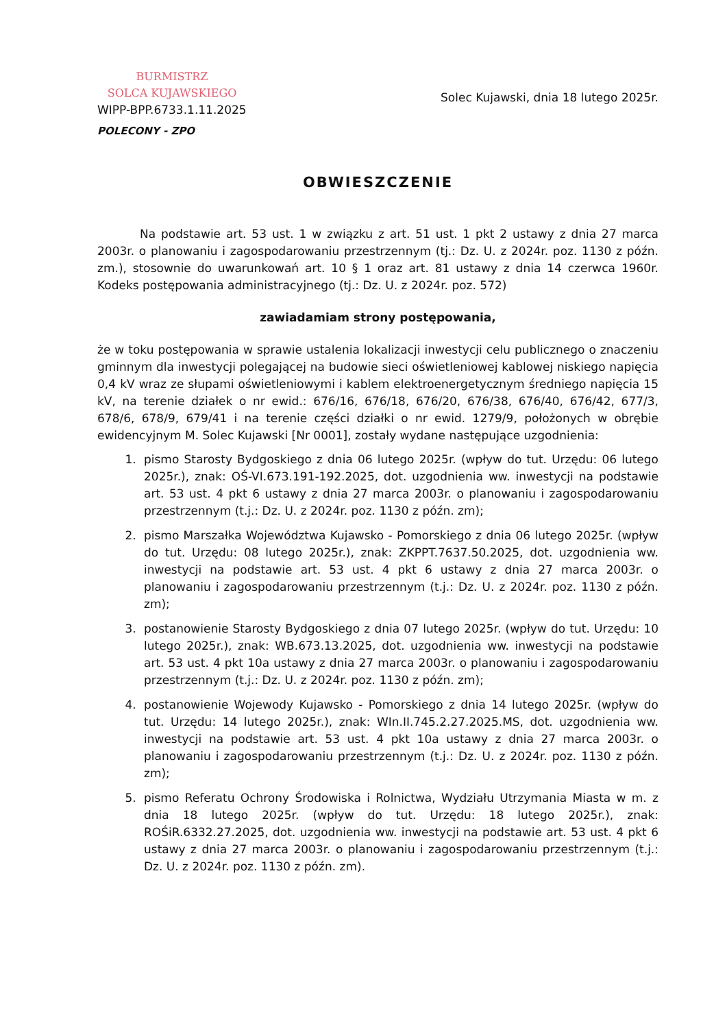BURMISTRZ
SOLCA KUJAWSKIEGO
WIPP-BPP.6733.1.11.2025
POLECONY - ZPO
Solec Kujawski, dnia 18 lutego 2025r.
OBWIESZCZENIE
Na podstawie art. 53 ust. 1 w związku z art. 51 ust. 1 pkt 2 ustawy z dnia 27 marca 2003r. o planowaniu i zagospodarowaniu przestrzennym (tj.: Dz. U. z 2024r. poz. 1130 z późn. zm.), stosownie do uwarunkowań art. 10 § 1 oraz art. 81 ustawy z dnia 14 czerwca 1960r. Kodeks postępowania administracyjnego (tj.: Dz. U. z 2024r. poz. 572)
zawiadamiam strony postępowania,
że w toku postępowania w sprawie ustalenia lokalizacji inwestycji celu publicznego o znaczeniu gminnym dla inwestycji polegającej na budowie sieci oświetleniowej kablowej niskiego napięcia 0,4 kV wraz ze słupami oświetleniowymi i kablem elektroenergetycznym średniego napięcia 15 kV, na terenie działek o nr ewid.: 676/16, 676/18, 676/20, 676/38, 676/40, 676/42, 677/3, 678/6, 678/9, 679/41 i na terenie części działki o nr ewid. 1279/9, położonych w obrębie ewidencyjnym M. Solec Kujawski [Nr 0001], zostały wydane następujące uzgodnienia:
1. pismo Starosty Bydgoskiego z dnia 06 lutego 2025r. (wpływ do tut. Urzędu: 06 lutego 2025r.), znak: OŚ-VI.673.191-192.2025, dot. uzgodnienia ww. inwestycji na podstawie art. 53 ust. 4 pkt 6 ustawy z dnia 27 marca 2003r. o planowaniu i zagospodarowaniu przestrzennym (t.j.: Dz. U. z 2024r. poz. 1130 z późn. zm);
2. pismo Marszałka Województwa Kujawsko - Pomorskiego z dnia 06 lutego 2025r. (wpływ do tut. Urzędu: 08 lutego 2025r.), znak: ZKPPT.7637.50.2025, dot. uzgodnienia ww. inwestycji na podstawie art. 53 ust. 4 pkt 6 ustawy z dnia 27 marca 2003r. o planowaniu i zagospodarowaniu przestrzennym (t.j.: Dz. U. z 2024r. poz. 1130 z późn. zm);
3. postanowienie Starosty Bydgoskiego z dnia 07 lutego 2025r. (wpływ do tut. Urzędu: 10 lutego 2025r.), znak: WB.673.13.2025, dot. uzgodnienia ww. inwestycji na podstawie art. 53 ust. 4 pkt 10a ustawy z dnia 27 marca 2003r. o planowaniu i zagospodarowaniu przestrzennym (t.j.: Dz. U. z 2024r. poz. 1130 z późn. zm);
4. postanowienie Wojewody Kujawsko - Pomorskiego z dnia 14 lutego 2025r. (wpływ do tut. Urzędu: 14 lutego 2025r.), znak: WIn.II.745.2.27.2025.MS, dot. uzgodnienia ww. inwestycji na podstawie art. 53 ust. 4 pkt 10a ustawy z dnia 27 marca 2003r. o planowaniu i zagospodarowaniu przestrzennym (t.j.: Dz. U. z 2024r. poz. 1130 z późn. zm);
5. pismo Referatu Ochrony Środowiska i Rolnictwa, Wydziału Utrzymania Miasta w m. z dnia 18 lutego 2025r. (wpływ do tut. Urzędu: 18 lutego 2025r.), znak: ROŚiR.6332.27.2025, dot. uzgodnienia ww. inwestycji na podstawie art. 53 ust. 4 pkt 6 ustawy z dnia 27 marca 2003r. o planowaniu i zagospodarowaniu przestrzennym (t.j.: Dz. U. z 2024r. poz. 1130 z późn. zm).